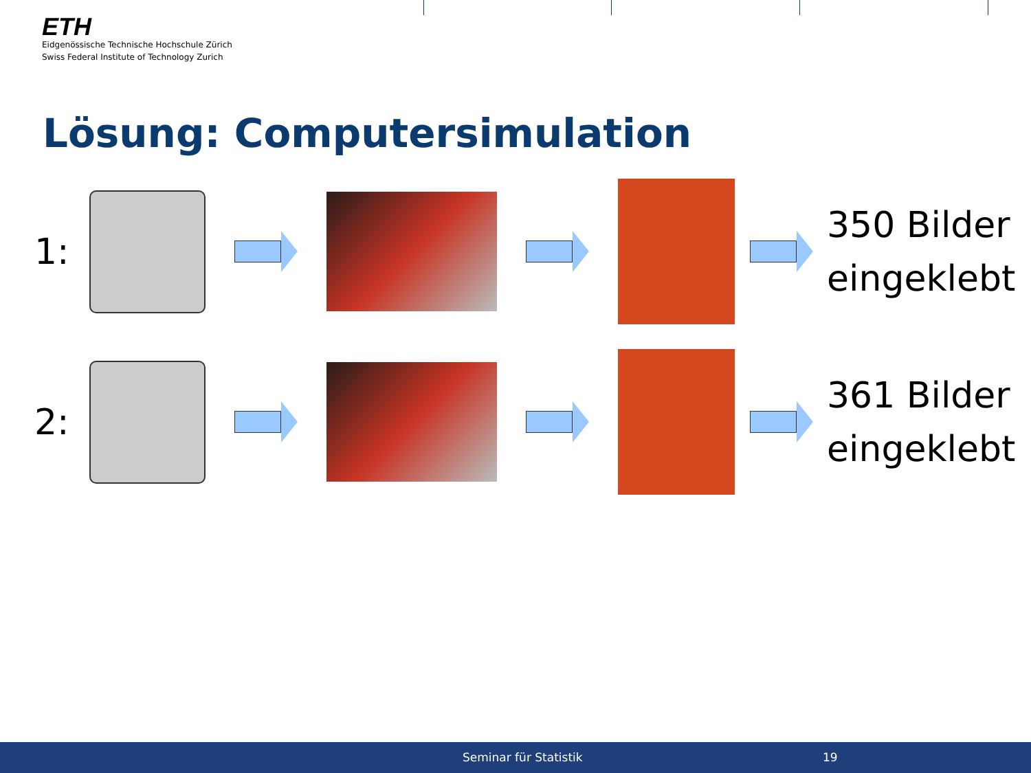ETH
Eidgenössische Technische Hochschule Zürich
Swiss Federal Institute of Technology Zurich
Lösung: Computersimulation
1:
350 Bilder
eingeklebt
2:
361 Bilder
eingeklebt
Seminar für Statistik 19